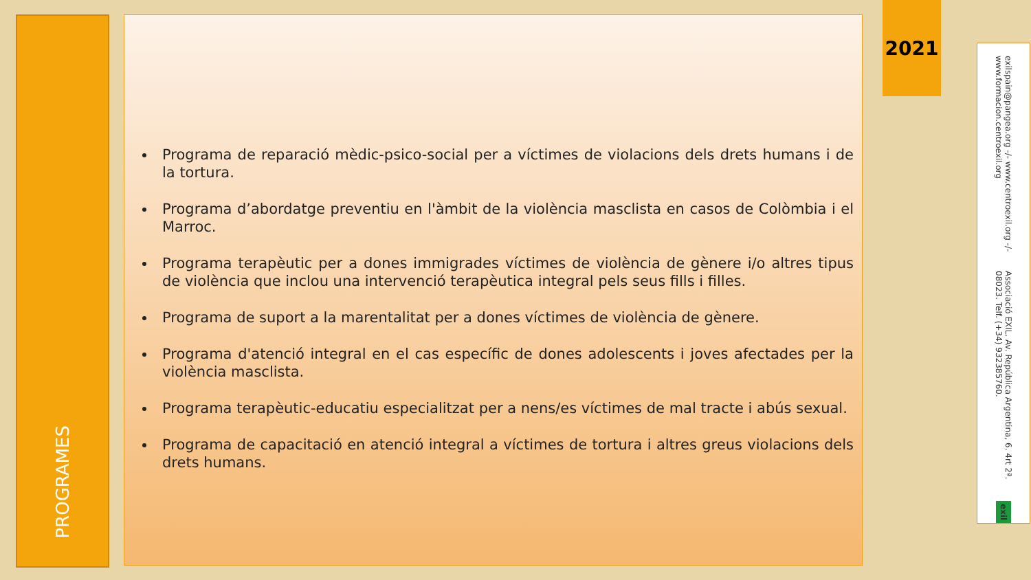PROGRAMES
Programa de reparació mèdic-psico-social per a víctimes de violacions dels drets humans i de la tortura.
Programa d’abordatge preventiu en l'àmbit de la violència masclista en casos de Colòmbia i el Marroc.
Programa terapèutic per a dones immigrades víctimes de violència de gènere i/o altres tipus de violència que inclou una intervenció terapèutica integral pels seus fills i filles.
Programa de suport a la marentalitat per a dones víctimes de violència de gènere.
Programa d'atenció integral en el cas específic de dones adolescents i joves afectades per la violència masclista.
Programa terapèutic-educatiu especialitzat per a nens/es víctimes de mal tracte i abús sexual.
Programa de capacitació en atenció integral a víctimes de tortura i altres greus violacions dels drets humans.
2021
Associació EXIL. Av. República Argentina, 6. 4rt 2ª. 08023. Telf. (+34) 932385760.
exilspain@pangea.org -/- www.centroexil.org -/- www.formacion.centroexil.org
exil